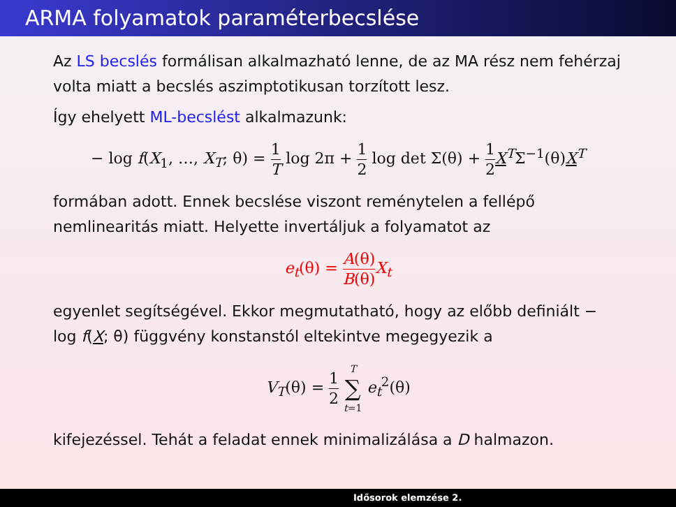ARMA folyamatok paraméterbecslése
Az LS becslés formálisan alkalmazható lenne, de az MA rész nem fehérzaj volta miatt a becslés aszimptotikusan torzított lesz.
Így ehelyett ML-becslést alkalmazunk:
− log f(X<sub>1</sub>, …, X<sub>T</sub>; θ) = 1 T log 2π + 1 2 log det Σ(θ) + 1 2 X<sup>T</sup>Σ<sup>−1</sup>(θ)X<sup>T</sup>
formában adott. Ennek becslése viszont reménytelen a fellépő nemlinearitás miatt. Helyette invertáljuk a folyamatot az
e<sub>t</sub>(θ) = A(θ) B(θ) X<sub>t</sub>
egyenlet segítségével. Ekkor megmutatható, hogy az előbb definiált − log f(X; θ) függvény konstanstól eltekintve megegyezik a
V<sub>T</sub>(θ) = 1 2 T ∑ t=1 e<sub>t</sub><sup>2</sup>(θ)
kifejezéssel. Tehát a feladat ennek minimalizálása a D halmazon.
Idősorok elemzése 2.